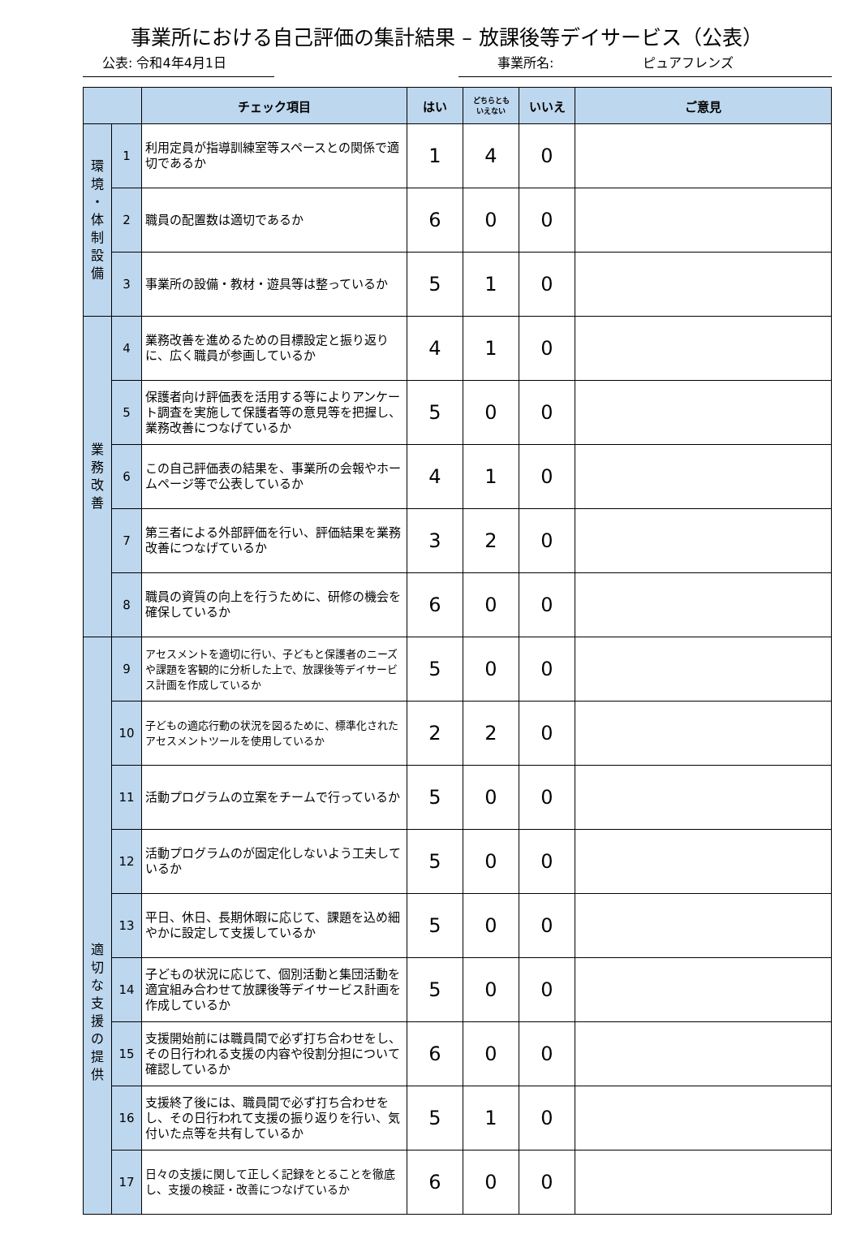事業所における自己評価の集計結果 – 放課後等デイサービス（公表）
公表: 令和4年4月1日 事業所名: ピュアフレンズ
| | | チェック項目 | はい | どちらとも いえない | いいえ | ご意見 |
| --- | --- | --- | --- | --- | --- | --- |
| 環 境 ・ 体 制 設 備 | 1 | 利用定員が指導訓練室等スペースとの関係で適切であるか | 1 | 4 | 0 | |
| | 2 | 職員の配置数は適切であるか | 6 | 0 | 0 | |
| | 3 | 事業所の設備・教材・遊具等は整っているか | 5 | 1 | 0 | |
| 業 務 改 善 | 4 | 業務改善を進めるための目標設定と振り返りに、広く職員が参画しているか | 4 | 1 | 0 | |
| | 5 | 保護者向け評価表を活用する等によりアンケート調査を実施して保護者等の意見等を把握し、業務改善につなげているか | 5 | 0 | 0 | |
| | 6 | この自己評価表の結果を、事業所の会報やホームページ等で公表しているか | 4 | 1 | 0 | |
| | 7 | 第三者による外部評価を行い、評価結果を業務改善につなげているか | 3 | 2 | 0 | |
| | 8 | 職員の資質の向上を行うために、研修の機会を確保しているか | 6 | 0 | 0 | |
| 適 切 な 支 援 の 提 供 | 9 | アセスメントを適切に行い、子どもと保護者のニーズや課題を客観的に分析した上で、放課後等デイサービス計画を作成しているか | 5 | 0 | 0 | |
| | 10 | 子どもの適応行動の状況を図るために、標準化されたアセスメントツールを使用しているか | 2 | 2 | 0 | |
| | 11 | 活動プログラムの立案をチームで行っているか | 5 | 0 | 0 | |
| | 12 | 活動プログラムのが固定化しないよう工夫しているか | 5 | 0 | 0 | |
| | 13 | 平日、休日、長期休暇に応じて、課題を込め細やかに設定して支援しているか | 5 | 0 | 0 | |
| | 14 | 子どもの状況に応じて、個別活動と集団活動を適宜組み合わせて放課後等デイサービス計画を作成しているか | 5 | 0 | 0 | |
| | 15 | 支援開始前には職員間で必ず打ち合わせをし、その日行われる支援の内容や役割分担について確認しているか | 6 | 0 | 0 | |
| | 16 | 支援終了後には、職員間で必ず打ち合わせをし、その日行われて支援の振り返りを行い、気付いた点等を共有しているか | 5 | 1 | 0 | |
| | 17 | 日々の支援に関して正しく記録をとることを徹底し、支援の検証・改善につなげているか | 6 | 0 | 0 | |